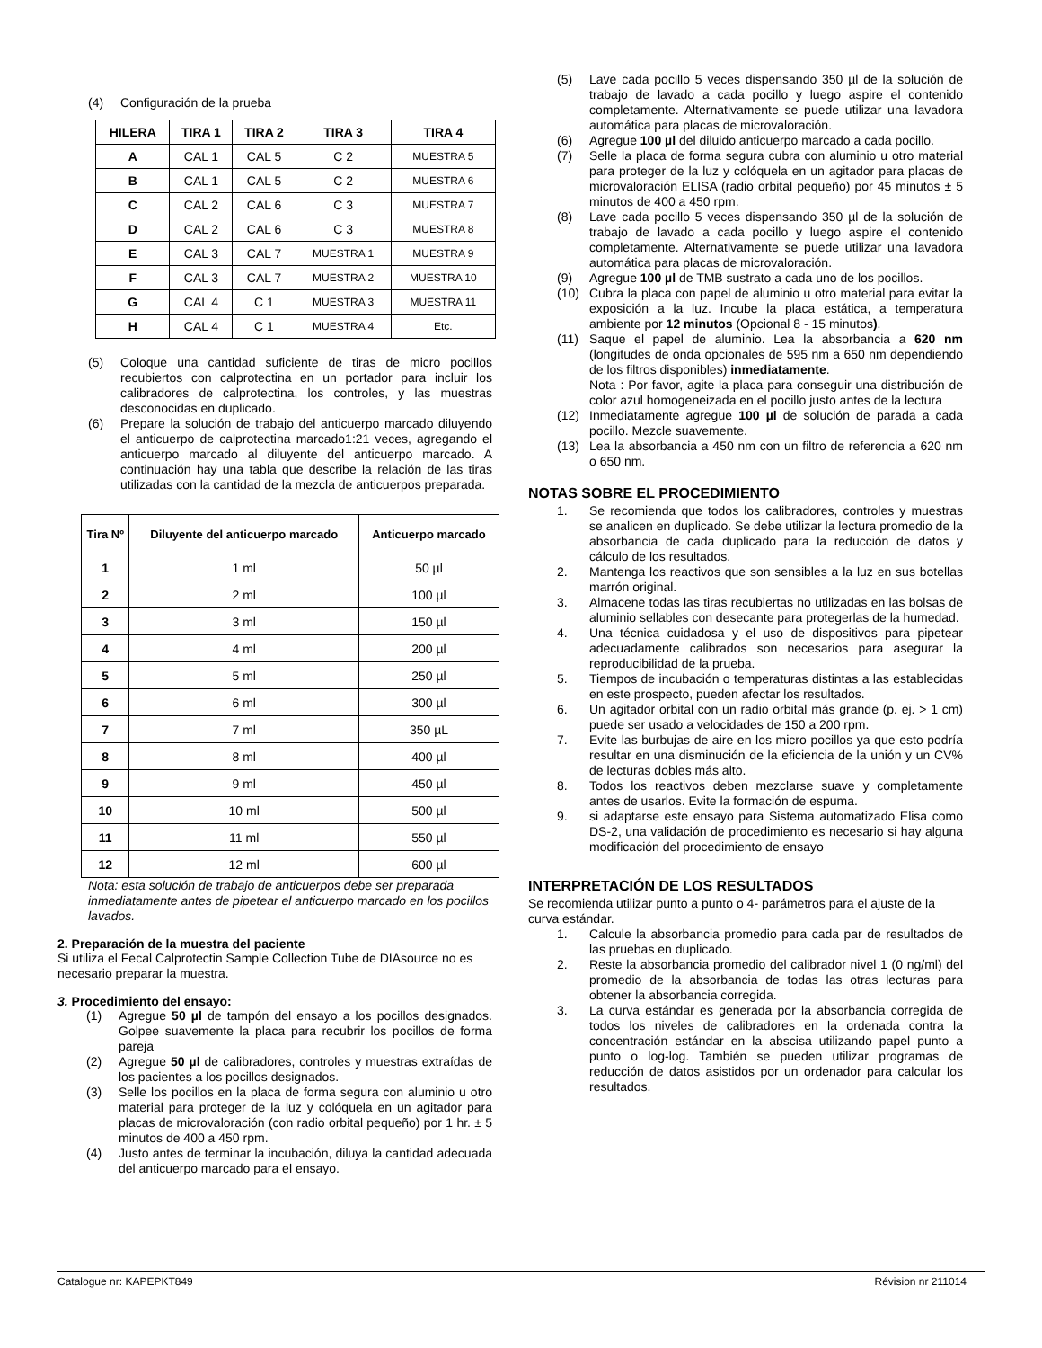(4) Configuración de la prueba
| HILERA | TIRA 1 | TIRA 2 | TIRA 3 | TIRA 4 |
| --- | --- | --- | --- | --- |
| A | CAL 1 | CAL 5 | C 2 | MUESTRA 5 |
| B | CAL 1 | CAL 5 | C 2 | MUESTRA 6 |
| C | CAL 2 | CAL 6 | C 3 | MUESTRA 7 |
| D | CAL 2 | CAL 6 | C 3 | MUESTRA 8 |
| E | CAL 3 | CAL 7 | MUESTRA 1 | MUESTRA 9 |
| F | CAL 3 | CAL 7 | MUESTRA 2 | MUESTRA 10 |
| G | CAL 4 | C 1 | MUESTRA 3 | MUESTRA 11 |
| H | CAL 4 | C 1 | MUESTRA 4 | Etc. |
(5) Coloque una cantidad suficiente de tiras de micro pocillos recubiertos con calprotectina en un portador para incluir los calibradores de calprotectina, los controles, y las muestras desconocidas en duplicado.
(6) Prepare la solución de trabajo del anticuerpo marcado diluyendo el anticuerpo de calprotectina marcado1:21 veces, agregando el anticuerpo marcado al diluyente del anticuerpo marcado. A continuación hay una tabla que describe la relación de las tiras utilizadas con la cantidad de la mezcla de anticuerpos preparada.
| Tira Nº | Diluyente del anticuerpo marcado | Anticuerpo marcado |
| --- | --- | --- |
| 1 | 1 ml | 50 µl |
| 2 | 2 ml | 100 µl |
| 3 | 3 ml | 150 µl |
| 4 | 4 ml | 200 µl |
| 5 | 5 ml | 250 µl |
| 6 | 6 ml | 300 µl |
| 7 | 7 ml | 350 µL |
| 8 | 8 ml | 400 µl |
| 9 | 9 ml | 450 µl |
| 10 | 10 ml | 500 µl |
| 11 | 11 ml | 550 µl |
| 12 | 12 ml | 600 µl |
Nota: esta solución de trabajo de anticuerpos debe ser preparada inmediatamente antes de pipetear el anticuerpo marcado en los pocillos lavados.
2. Preparación de la muestra del paciente
Si utiliza el Fecal Calprotectin Sample Collection Tube de DIAsource no es necesario preparar la muestra.
3. Procedimiento del ensayo:
(1) Agregue 50 µl de tampón del ensayo a los pocillos designados. Golpee suavemente la placa para recubrir los pocillos de forma pareja
(2) Agregue 50 µl de calibradores, controles y muestras extraídas de los pacientes a los pocillos designados.
(3) Selle los pocillos en la placa de forma segura con aluminio u otro material para proteger de la luz y colóquela en un agitador para placas de microvaloración (con radio orbital pequeño) por 1 hr. ± 5 minutos de 400 a 450 rpm.
(4) Justo antes de terminar la incubación, diluya la cantidad adecuada del anticuerpo marcado para el ensayo.
(5) Lave cada pocillo 5 veces dispensando 350 µl de la solución de trabajo de lavado a cada pocillo y luego aspire el contenido completamente. Alternativamente se puede utilizar una lavadora automática para placas de microvaloración.
(6) Agregue 100 µl del diluido anticuerpo marcado a cada pocillo.
(7) Selle la placa de forma segura cubra con aluminio u otro material para proteger de la luz y colóquela en un agitador para placas de microvaloración ELISA (radio orbital pequeño) por 45 minutos ± 5 minutos de 400 a 450 rpm.
(8) Lave cada pocillo 5 veces dispensando 350 µl de la solución de trabajo de lavado a cada pocillo y luego aspire el contenido completamente. Alternativamente se puede utilizar una lavadora automática para placas de microvaloración.
(9) Agregue 100 µl de TMB sustrato a cada uno de los pocillos.
(10) Cubra la placa con papel de aluminio u otro material para evitar la exposición a la luz. Incube la placa estática, a temperatura ambiente por 12 minutos (Opcional 8 - 15 minutos).
(11) Saque el papel de aluminio. Lea la absorbancia a 620 nm (longitudes de onda opcionales de 595 nm a 650 nm dependiendo de los filtros disponibles) inmediatamente.
Nota : Por favor, agite la placa para conseguir una distribución de color azul homogeneizada en el pocillo justo antes de la lectura
(12) Inmediatamente agregue 100 µl de solución de parada a cada pocillo. Mezcle suavemente.
(13) Lea la absorbancia a 450 nm con un filtro de referencia a 620 nm o 650 nm.
NOTAS SOBRE EL PROCEDIMIENTO
1. Se recomienda que todos los calibradores, controles y muestras se analicen en duplicado. Se debe utilizar la lectura promedio de la absorbancia de cada duplicado para la reducción de datos y cálculo de los resultados.
2. Mantenga los reactivos que son sensibles a la luz en sus botellas marrón original.
3. Almacene todas las tiras recubiertas no utilizadas en las bolsas de aluminio sellables con desecante para protegerlas de la humedad.
4. Una técnica cuidadosa y el uso de dispositivos para pipetear adecuadamente calibrados son necesarios para asegurar la reproducibilidad de la prueba.
5. Tiempos de incubación o temperaturas distintas a las establecidas en este prospecto, pueden afectar los resultados.
6. Un agitador orbital con un radio orbital más grande (p. ej. > 1 cm) puede ser usado a velocidades de 150 a 200 rpm.
7. Evite las burbujas de aire en los micro pocillos ya que esto podría resultar en una disminución de la eficiencia de la unión y un CV% de lecturas dobles más alto.
8. Todos los reactivos deben mezclarse suave y completamente antes de usarlos. Evite la formación de espuma.
9. si adaptarse este ensayo para Sistema automatizado Elisa como DS-2, una validación de procedimiento es necesario si hay alguna modificación del procedimiento de ensayo
INTERPRETACIÓN DE LOS RESULTADOS
Se recomienda utilizar punto a punto o 4- parámetros para el ajuste de la curva estándar.
1. Calcule la absorbancia promedio para cada par de resultados de las pruebas en duplicado.
2. Reste la absorbancia promedio del calibrador nivel 1 (0 ng/ml) del promedio de la absorbancia de todas las otras lecturas para obtener la absorbancia corregida.
3. La curva estándar es generada por la absorbancia corregida de todos los niveles de calibradores en la ordenada contra la concentración estándar en la abscisa utilizando papel punto a punto o log-log. También se pueden utilizar programas de reducción de datos asistidos por un ordenador para calcular los resultados.
Catalogue nr: KAPEPKT849 Révision nr 211014